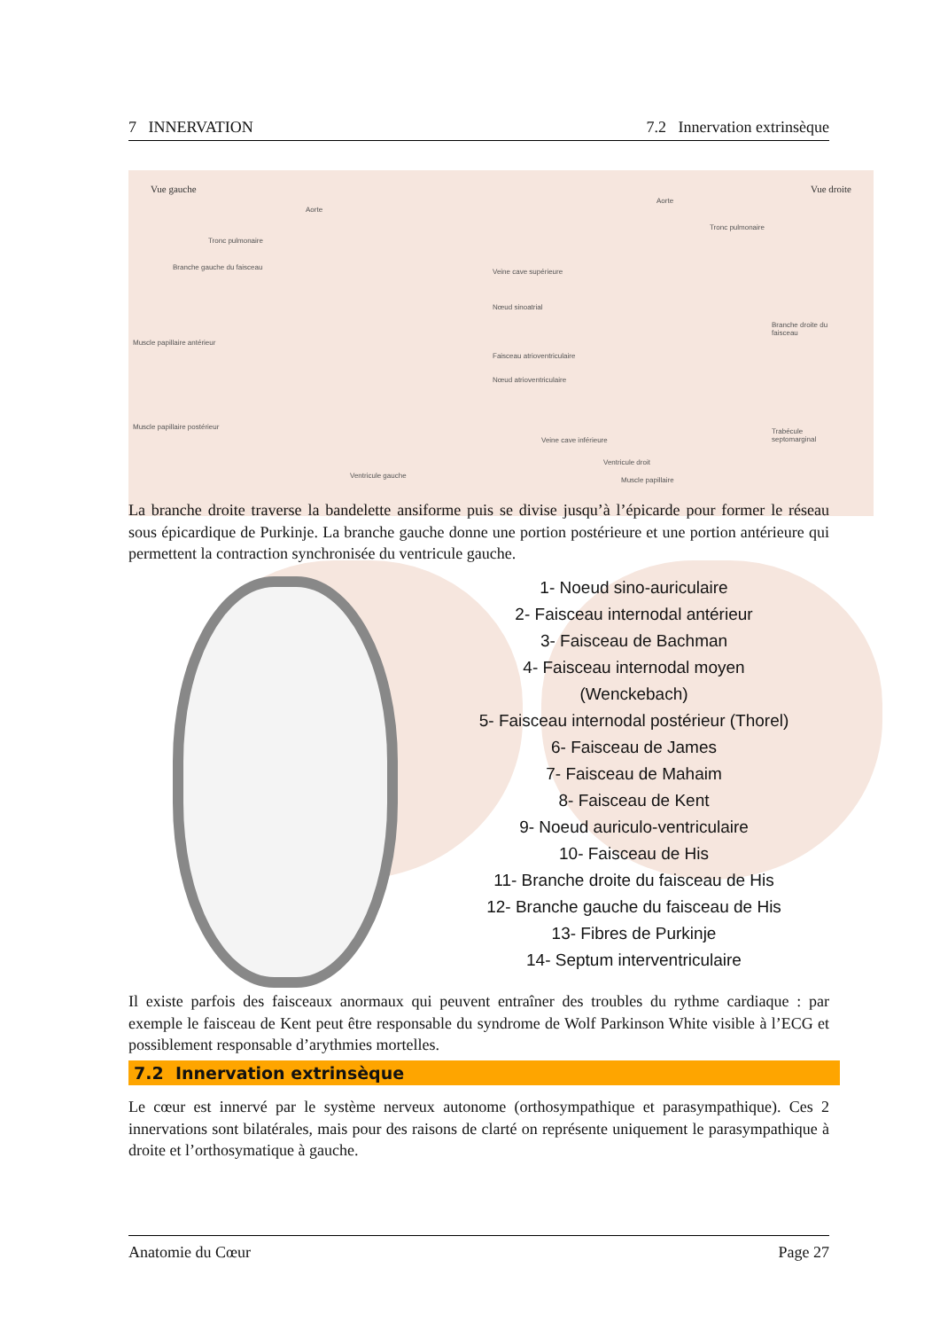7 INNERVATION 7.2 Innervation extrinsèque
Vue gauche
Aorte
Tronc pulmonaire
Branche gauche du faisceau
Muscle papillaire antérieur
Muscle papillaire postérieur
Ventricule gauche
Vue droite
Aorte
Tronc pulmonaire
Veine cave supérieure
Nœud sinoatrial
Faisceau atrioventriculaire
Nœud atrioventriculaire
Branche droite du faisceau
Trabécule septomarginal
Veine cave inférieure
Ventricule droit
Muscle papillaire
La branche droite traverse la bandelette ansiforme puis se divise jusqu’à l’épicarde pour former le réseau sous épicardique de Purkinje. La branche gauche donne une portion postérieure et une portion antérieure qui permettent la contraction synchronisée du ventricule gauche.
1- Noeud sino-auriculaire
2- Faisceau internodal antérieur
3- Faisceau de Bachman
4- Faisceau internodal moyen
(Wenckebach)
5- Faisceau internodal postérieur (Thorel)
6- Faisceau de James
7- Faisceau de Mahaim
8- Faisceau de Kent
9- Noeud auriculo-ventriculaire
10- Faisceau de His
11- Branche droite du faisceau de His
12- Branche gauche du faisceau de His
13- Fibres de Purkinje
14- Septum interventriculaire
Il existe parfois des faisceaux anormaux qui peuvent entraîner des troubles du rythme cardiaque : par exemple le faisceau de Kent peut être responsable du syndrome de Wolf Parkinson White visible à l’ECG et possiblement responsable d’arythmies mortelles.
7.2 Innervation extrinsèque
Le cœur est innervé par le système nerveux autonome (orthosympathique et parasympathique). Ces 2 innervations sont bilatérales, mais pour des raisons de clarté on représente uniquement le parasympathique à droite et l’orthosymatique à gauche.
Anatomie du Cœur Page 27